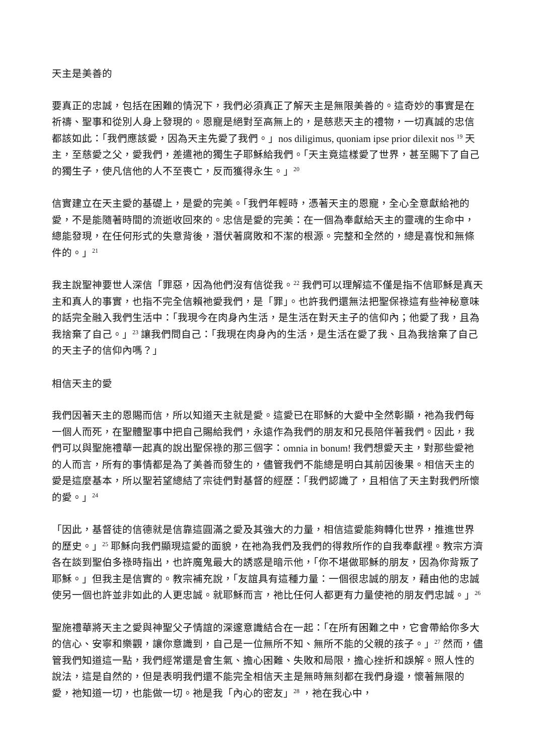天主是美善的
要真正的忠誠，包括在困難的情況下，我們必須真正了解天主是無限美善的。這奇妙的事實是在祈禱、聖事和從別人身上發現的。恩寵是絕對至高無上的，是慈悲天主的禮物，一切真誠的忠信都該如此：「我們應該愛，因為天主先愛了我們。」nos diligimus, quoniam ipse prior dilexit nos <sup>19</sup> 天主，至慈愛之父，愛我們，差遣祂的獨生子耶穌給我們。「天主竟這樣愛了世界，甚至賜下了自己的獨生子，使凡信他的人不至喪亡，反而獲得永生。」<sup>20</sup>
信實建立在天主愛的基礎上，是愛的完美。「我們年輕時，憑著天主的恩寵，全心全意獻給祂的愛，不是能隨著時間的流逝收回來的。忠信是愛的完美：在一個為奉獻給天主的靈魂的生命中，總能發現，在任何形式的失意背後，潛伏著腐敗和不潔的根源。完整和全然的，總是喜悅和無條件的。」<sup>21</sup>
我主說聖神要世人深信「罪惡，因為他們沒有信從我。<sup>22</sup> 我們可以理解這不僅是指不信耶穌是真天主和真人的事實，也指不完全信賴祂愛我們，是「罪」。也許我們還無法把聖保祿這有些神秘意味的話完全融入我們生活中：「我現今在肉身內生活，是生活在對天主子的信仰內；他愛了我，且為我捨棄了自己。」<sup>23</sup> 讓我們問自己：「我現在肉身內的生活，是生活在愛了我、且為我捨棄了自己的天主子的信仰內嗎？」
相信天主的愛
我們因著天主的恩賜而信，所以知道天主就是愛。這愛已在耶穌的大愛中全然彰顯，祂為我們每一個人而死，在聖體聖事中把自己賜給我們，永遠作為我們的朋友和兄長陪伴著我們。因此，我們可以與聖施禮華一起真的說出聖保祿的那三個字：omnia in bonum! 我們想愛天主，對那些愛祂的人而言，所有的事情都是為了美善而發生的，儘管我們不能總是明白其前因後果。相信天主的愛是這麼基本，所以聖若望總結了宗徒們對基督的經歷：「我們認識了，且相信了天主對我們所懷的愛。」<sup>24</sup>
「因此，基督徒的信德就是信靠這圓滿之愛及其強大的力量，相信這愛能夠轉化世界，推進世界的歷史。」<sup>25</sup> 耶穌向我們顯現這愛的面貌，在祂為我們及我們的得救所作的自我奉獻裡。教宗方濟各在談到聖伯多祿時指出，也許魔鬼最大的誘惑是暗示他，「你不堪做耶穌的朋友，因為你背叛了耶穌。」但我主是信實的。教宗補充說，「友誼具有這種力量：一個很忠誠的朋友，藉由他的忠誠使另一個也許並非如此的人更忠誠。就耶穌而言，祂比任何人都更有力量使祂的朋友們忠誠。」<sup>26</sup>
聖施禮華將天主之愛與神聖父子情誼的深邃意識結合在一起：「在所有困難之中，它會帶給你多大的信心、安寧和樂觀，讓你意識到，自己是一位無所不知、無所不能的父親的孩子。」<sup>27</sup> 然而，儘管我們知道這一點，我們經常還是會生氣、擔心困難、失敗和局限，擔心挫折和誤解。照人性的說法，這是自然的，但是表明我們還不能完全相信天主是無時無刻都在我們身邊，懷著無限的愛，祂知道一切，也能做一切。祂是我「內心的密友」<sup>28</sup> ，祂在我心中，